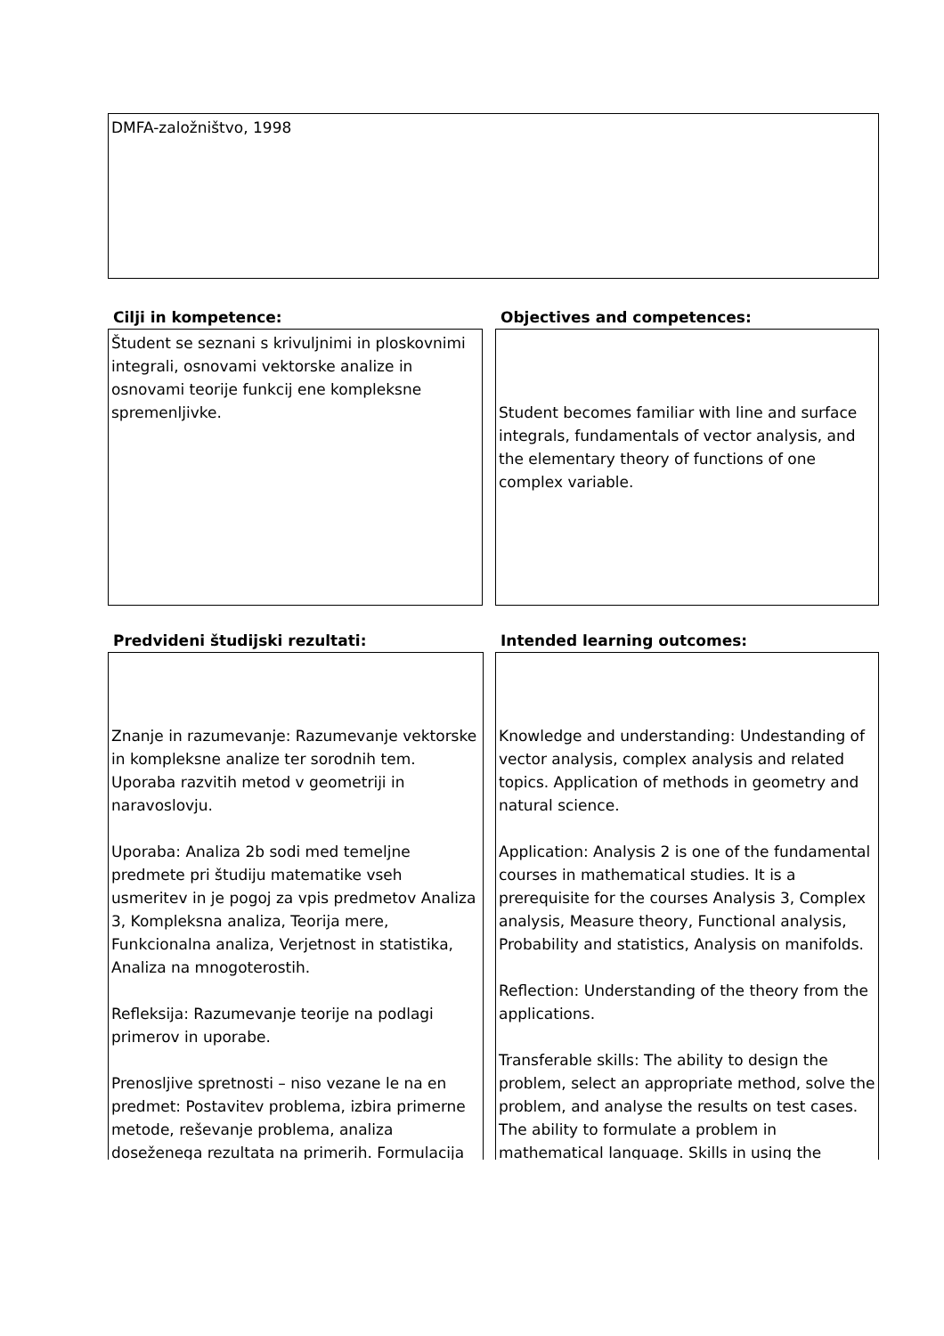DMFA-založništvo, 1998
Cilji in kompetence:
Študent se seznani s krivuljnimi in ploskovnimi integrali, osnovami vektorske analize in osnovami teorije funkcij ene kompleksne spremenljivke.
Objectives and competences:
Student becomes familiar with line and surface integrals, fundamentals of vector analysis, and the elementary theory of functions of one complex variable.
Predvideni študijski rezultati:
Znanje in razumevanje: Razumevanje vektorske in kompleksne analize ter sorodnih tem. Uporaba razvitih metod v geometriji in naravoslovju.
Uporaba: Analiza 2b sodi med temeljne predmete pri študiju matematike vseh usmeritev in je pogoj za vpis predmetov Analiza 3, Kompleksna analiza, Teorija mere, Funkcionalna analiza, Verjetnost in statistika, Analiza na mnogoterostih.
Refleksija: Razumevanje teorije na podlagi primerov in uporabe.
Prenosljive spretnosti – niso vezane le na en predmet: Postavitev problema, izbira primerne metode, reševanje problema, analiza doseženega rezultata na primerih. Formulacija
Intended learning outcomes:
Knowledge and understanding: Undestanding of vector analysis, complex analysis and related topics. Application of methods in geometry and natural science.
Application: Analysis 2 is one of the fundamental courses in mathematical studies. It is a prerequisite for the courses Analysis 3, Complex analysis, Measure theory, Functional analysis, Probability and statistics, Analysis on manifolds.
Reflection: Understanding of the theory from the applications.
Transferable skills: The ability to design the problem, select an appropriate method, solve the problem, and analyse the results on test cases. The ability to formulate a problem in mathematical language. Skills in using the